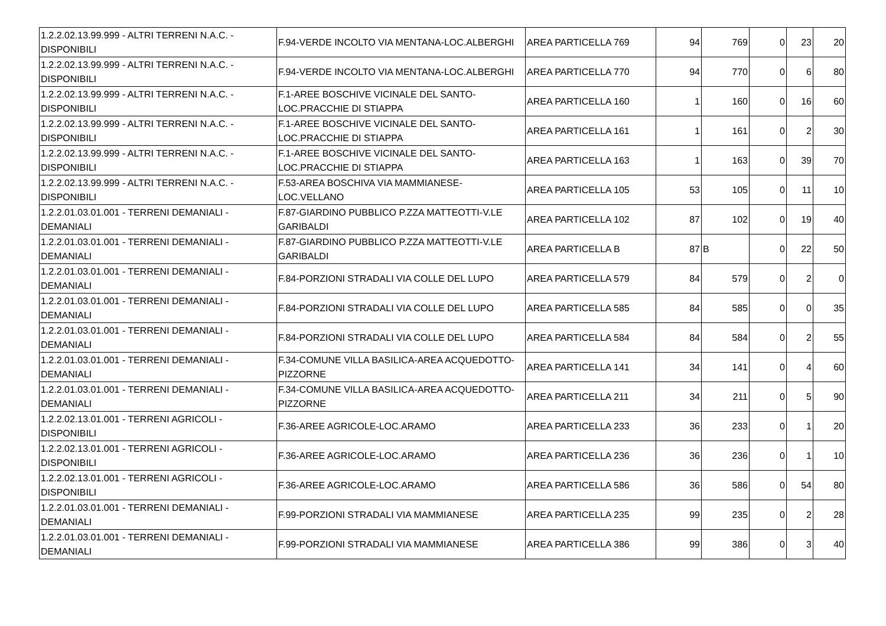| 1.2.2.02.13.99.999 - ALTRI TERRENI N.A.C. - DISPONIBILI | F.94-VERDE INCOLTO VIA MENTANA-LOC.ALBERGHI | AREA PARTICELLA 769 | 94 | 769 | 0 | 23 | 20 |
| 1.2.2.02.13.99.999 - ALTRI TERRENI N.A.C. - DISPONIBILI | F.94-VERDE INCOLTO VIA MENTANA-LOC.ALBERGHI | AREA PARTICELLA 770 | 94 | 770 | 0 | 6 | 80 |
| 1.2.2.02.13.99.999 - ALTRI TERRENI N.A.C. - DISPONIBILI | F.1-AREE BOSCHIVE VICINALE DEL SANTO-LOC.PRACCHIE DI STIAPPA | AREA PARTICELLA 160 | 1 | 160 | 0 | 16 | 60 |
| 1.2.2.02.13.99.999 - ALTRI TERRENI N.A.C. - DISPONIBILI | F.1-AREE BOSCHIVE VICINALE DEL SANTO-LOC.PRACCHIE DI STIAPPA | AREA PARTICELLA 161 | 1 | 161 | 0 | 2 | 30 |
| 1.2.2.02.13.99.999 - ALTRI TERRENI N.A.C. - DISPONIBILI | F.1-AREE BOSCHIVE VICINALE DEL SANTO-LOC.PRACCHIE DI STIAPPA | AREA PARTICELLA 163 | 1 | 163 | 0 | 39 | 70 |
| 1.2.2.02.13.99.999 - ALTRI TERRENI N.A.C. - DISPONIBILI | F.53-AREA BOSCHIVA VIA MAMMIANESE-LOC.VELLANO | AREA PARTICELLA 105 | 53 | 105 | 0 | 11 | 10 |
| 1.2.2.01.03.01.001 - TERRENI DEMANIALI - DEMANIALI | F.87-GIARDINO PUBBLICO P.ZZA MATTEOTTI-V.LE GARIBALDI | AREA PARTICELLA 102 | 87 | 102 | 0 | 19 | 40 |
| 1.2.2.01.03.01.001 - TERRENI DEMANIALI - DEMANIALI | F.87-GIARDINO PUBBLICO P.ZZA MATTEOTTI-V.LE GARIBALDI | AREA PARTICELLA B | 87 | B | 0 | 22 | 50 |
| 1.2.2.01.03.01.001 - TERRENI DEMANIALI - DEMANIALI | F.84-PORZIONI STRADALI VIA COLLE DEL LUPO | AREA PARTICELLA 579 | 84 | 579 | 0 | 2 | 0 |
| 1.2.2.01.03.01.001 - TERRENI DEMANIALI - DEMANIALI | F.84-PORZIONI STRADALI VIA COLLE DEL LUPO | AREA PARTICELLA 585 | 84 | 585 | 0 | 0 | 35 |
| 1.2.2.01.03.01.001 - TERRENI DEMANIALI - DEMANIALI | F.84-PORZIONI STRADALI VIA COLLE DEL LUPO | AREA PARTICELLA 584 | 84 | 584 | 0 | 2 | 55 |
| 1.2.2.01.03.01.001 - TERRENI DEMANIALI - DEMANIALI | F.34-COMUNE VILLA BASILICA-AREA ACQUEDOTTO-PIZZORNE | AREA PARTICELLA 141 | 34 | 141 | 0 | 4 | 60 |
| 1.2.2.01.03.01.001 - TERRENI DEMANIALI - DEMANIALI | F.34-COMUNE VILLA BASILICA-AREA ACQUEDOTTO-PIZZORNE | AREA PARTICELLA 211 | 34 | 211 | 0 | 5 | 90 |
| 1.2.2.02.13.01.001 - TERRENI AGRICOLI - DISPONIBILI | F.36-AREE AGRICOLE-LOC.ARAMO | AREA PARTICELLA 233 | 36 | 233 | 0 | 1 | 20 |
| 1.2.2.02.13.01.001 - TERRENI AGRICOLI - DISPONIBILI | F.36-AREE AGRICOLE-LOC.ARAMO | AREA PARTICELLA 236 | 36 | 236 | 0 | 1 | 10 |
| 1.2.2.02.13.01.001 - TERRENI AGRICOLI - DISPONIBILI | F.36-AREE AGRICOLE-LOC.ARAMO | AREA PARTICELLA 586 | 36 | 586 | 0 | 54 | 80 |
| 1.2.2.01.03.01.001 - TERRENI DEMANIALI - DEMANIALI | F.99-PORZIONI STRADALI VIA MAMMIANESE | AREA PARTICELLA 235 | 99 | 235 | 0 | 2 | 28 |
| 1.2.2.01.03.01.001 - TERRENI DEMANIALI - DEMANIALI | F.99-PORZIONI STRADALI VIA MAMMIANESE | AREA PARTICELLA 386 | 99 | 386 | 0 | 3 | 40 |